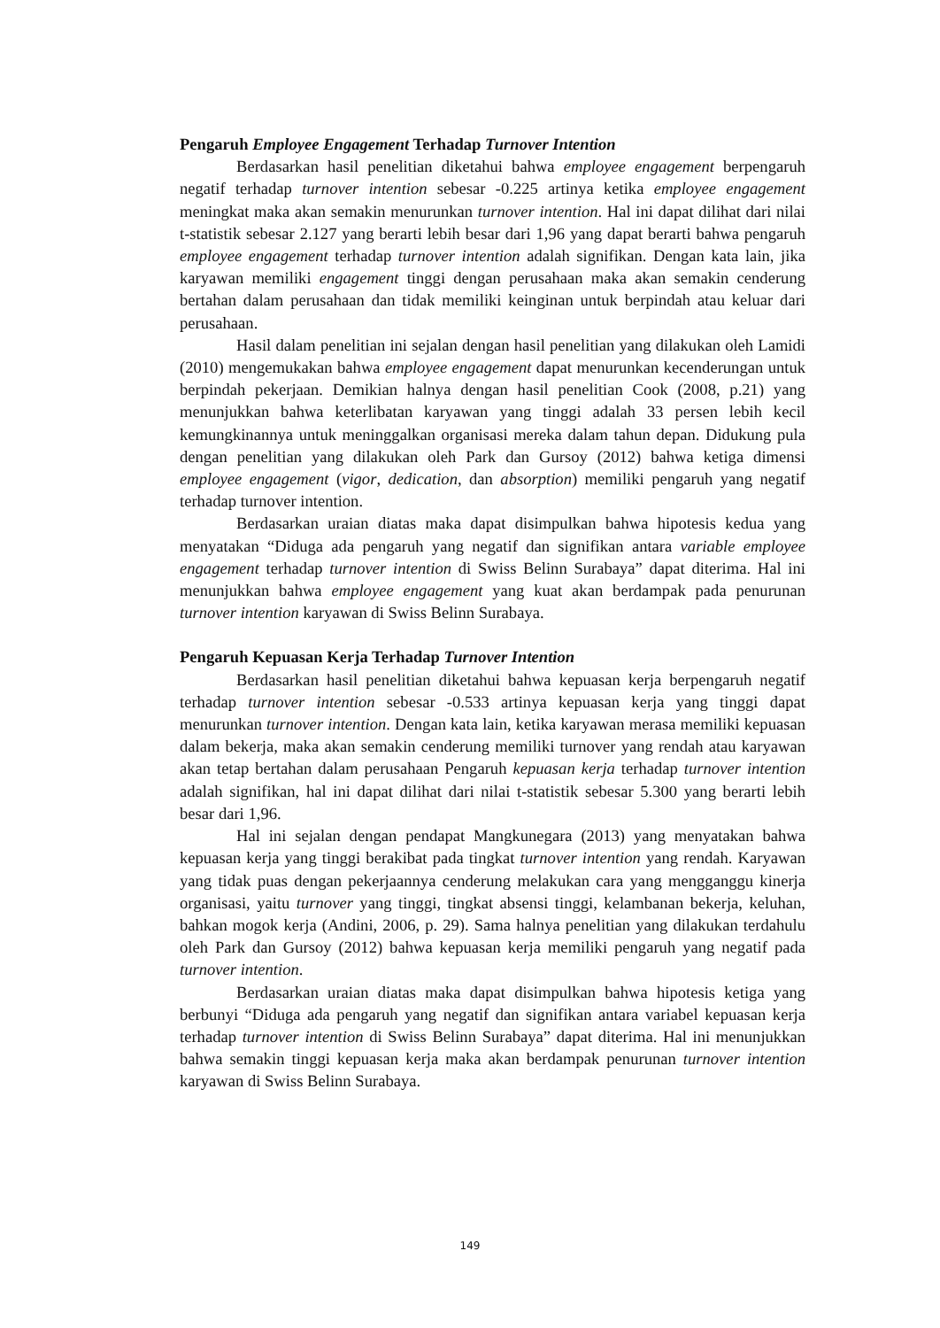Pengaruh Employee Engagement Terhadap Turnover Intention
Berdasarkan hasil penelitian diketahui bahwa employee engagement berpengaruh negatif terhadap turnover intention sebesar -0.225 artinya ketika employee engagement meningkat maka akan semakin menurunkan turnover intention. Hal ini dapat dilihat dari nilai t-statistik sebesar 2.127 yang berarti lebih besar dari 1,96 yang dapat berarti bahwa pengaruh employee engagement terhadap turnover intention adalah signifikan. Dengan kata lain, jika karyawan memiliki engagement tinggi dengan perusahaan maka akan semakin cenderung bertahan dalam perusahaan dan tidak memiliki keinginan untuk berpindah atau keluar dari perusahaan.
Hasil dalam penelitian ini sejalan dengan hasil penelitian yang dilakukan oleh Lamidi (2010) mengemukakan bahwa employee engagement dapat menurunkan kecenderungan untuk berpindah pekerjaan. Demikian halnya dengan hasil penelitian Cook (2008, p.21) yang menunjukkan bahwa keterlibatan karyawan yang tinggi adalah 33 persen lebih kecil kemungkinannya untuk meninggalkan organisasi mereka dalam tahun depan. Didukung pula dengan penelitian yang dilakukan oleh Park dan Gursoy (2012) bahwa ketiga dimensi employee engagement (vigor, dedication, dan absorption) memiliki pengaruh yang negatif terhadap turnover intention.
Berdasarkan uraian diatas maka dapat disimpulkan bahwa hipotesis kedua yang menyatakan “Diduga ada pengaruh yang negatif dan signifikan antara variable employee engagement terhadap turnover intention di Swiss Belinn Surabaya” dapat diterima. Hal ini menunjukkan bahwa employee engagement yang kuat akan berdampak pada penurunan turnover intention karyawan di Swiss Belinn Surabaya.
Pengaruh Kepuasan Kerja Terhadap Turnover Intention
Berdasarkan hasil penelitian diketahui bahwa kepuasan kerja berpengaruh negatif terhadap turnover intention sebesar -0.533 artinya kepuasan kerja yang tinggi dapat menurunkan turnover intention. Dengan kata lain, ketika karyawan merasa memiliki kepuasan dalam bekerja, maka akan semakin cenderung memiliki turnover yang rendah atau karyawan akan tetap bertahan dalam perusahaan Pengaruh kepuasan kerja terhadap turnover intention adalah signifikan, hal ini dapat dilihat dari nilai t-statistik sebesar 5.300 yang berarti lebih besar dari 1,96.
Hal ini sejalan dengan pendapat Mangkunegara (2013) yang menyatakan bahwa kepuasan kerja yang tinggi berakibat pada tingkat turnover intention yang rendah. Karyawan yang tidak puas dengan pekerjaannya cenderung melakukan cara yang mengganggu kinerja organisasi, yaitu turnover yang tinggi, tingkat absensi tinggi, kelambanan bekerja, keluhan, bahkan mogok kerja (Andini, 2006, p. 29). Sama halnya penelitian yang dilakukan terdahulu oleh Park dan Gursoy (2012) bahwa kepuasan kerja memiliki pengaruh yang negatif pada turnover intention.
Berdasarkan uraian diatas maka dapat disimpulkan bahwa hipotesis ketiga yang berbunyi “Diduga ada pengaruh yang negatif dan signifikan antara variabel kepuasan kerja terhadap turnover intention di Swiss Belinn Surabaya” dapat diterima. Hal ini menunjukkan bahwa semakin tinggi kepuasan kerja maka akan berdampak penurunan turnover intention karyawan di Swiss Belinn Surabaya.
149